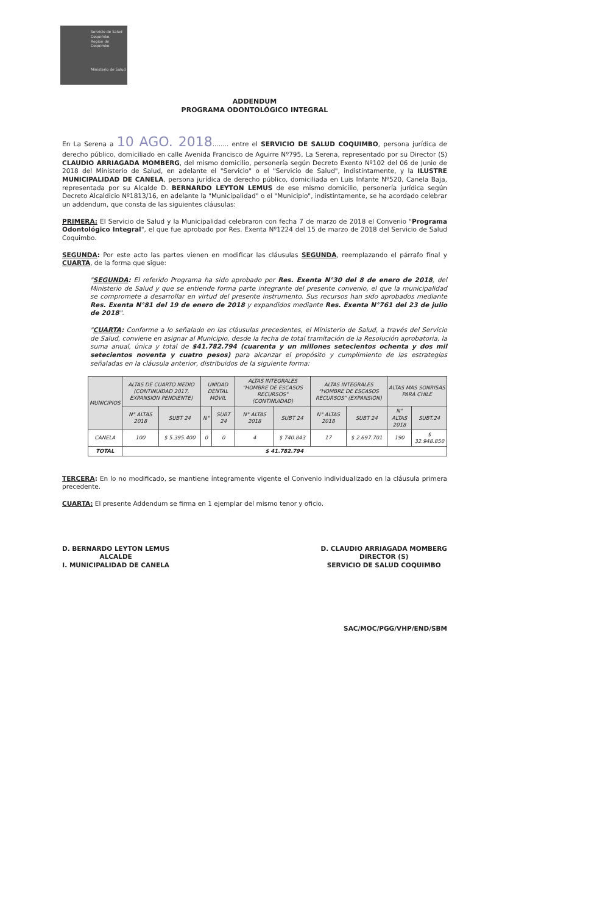Servicio de Salud Coquimbo
Región de Coquimbo
Ministerio de Salud
ADDENDUM
PROGRAMA ODONTOLÓGICO INTEGRAL
En La Serena a 10 AGO. 2018........ entre el SERVICIO DE SALUD COQUIMBO, persona jurídica de derecho público, domiciliado en calle Avenida Francisco de Aguirre Nº795, La Serena, representado por su Director (S) CLAUDIO ARRIAGADA MOMBERG, del mismo domicilio, personería según Decreto Exento Nº102 del 06 de Junio de 2018 del Ministerio de Salud, en adelante el "Servicio" o el "Servicio de Salud", indistintamente, y la ILUSTRE MUNICIPALIDAD DE CANELA, persona jurídica de derecho público, domiciliada en Luis Infante Nº520, Canela Baja, representada por su Alcalde D. BERNARDO LEYTON LEMUS de ese mismo domicilio, personería jurídica según Decreto Alcaldicio Nº1813/16, en adelante la "Municipalidad" o el "Municipio", indistintamente, se ha acordado celebrar un addendum, que consta de las siguientes cláusulas:
PRIMERA: El Servicio de Salud y la Municipalidad celebraron con fecha 7 de marzo de 2018 el Convenio "Programa Odontológico Integral", el que fue aprobado por Res. Exenta Nº1224 del 15 de marzo de 2018 del Servicio de Salud Coquimbo.
SEGUNDA: Por este acto las partes vienen en modificar las cláusulas SEGUNDA, reemplazando el párrafo final y CUARTA, de la forma que sigue:
"SEGUNDA: El referido Programa ha sido aprobado por Res. Exenta N°30 del 8 de enero de 2018, del Ministerio de Salud y que se entiende forma parte integrante del presente convenio, el que la municipalidad se compromete a desarrollar en virtud del presente instrumento. Sus recursos han sido aprobados mediante Res. Exenta N°81 del 19 de enero de 2018 y expandidos mediante Res. Exenta N°761 del 23 de julio de 2018".
"CUARTA: Conforme a lo señalado en las cláusulas precedentes, el Ministerio de Salud, a través del Servicio de Salud, conviene en asignar al Municipio, desde la fecha de total tramitación de la Resolución aprobatoria, la suma anual, única y total de $41.782.794 (cuarenta y un millones setecientos ochenta y dos mil setecientos noventa y cuatro pesos) para alcanzar el propósito y cumplimiento de las estrategias señaladas en la cláusula anterior, distribuidos de la siguiente forma:
| MUNICIPIOS | ALTAS DE CUARTO MEDIO (CONTINUIDAD 2017, EXPANSIÓN PENDIENTE) | | UNIDAD DENTAL MÓVIL | | ALTAS INTEGRALES "HOMBRE DE ESCASOS RECURSOS" (CONTINUIDAD) | | ALTAS INTEGRALES "HOMBRE DE ESCASOS RECURSOS" (EXPANSIÓN) | | ALTAS MAS SONRISAS PARA CHILE | |
| --- | --- | --- | --- | --- | --- | --- | --- | --- | --- | --- |
| | N° ALTAS 2018 | SUBT 24 | N° | SUBT 24 | N° ALTAS 2018 | SUBT 24 | N° ALTAS 2018 | SUBT 24 | N° ALTAS 2018 | SUBT.24 |
| CANELA | 100 | $ 5.395.400 | 0 | 0 | 4 | $ 740.843 | 17 | $ 2.697.701 | 190 | $ 32.948.850 |
| TOTAL | $ 41.782.794 | | | | | | | | | |
TERCERA: En lo no modificado, se mantiene íntegramente vigente el Convenio individualizado en la cláusula primera precedente.
CUARTA: El presente Addendum se firma en 1 ejemplar del mismo tenor y oficio.
D. BERNARDO LEYTON LEMUS
ALCALDE
I. MUNICIPALIDAD DE CANELA
D. CLAUDIO ARRIAGADA MOMBERG
DIRECTOR (S)
SERVICIO DE SALUD COQUIMBO
SAC/MOC/PGG/VHP/END/SBM